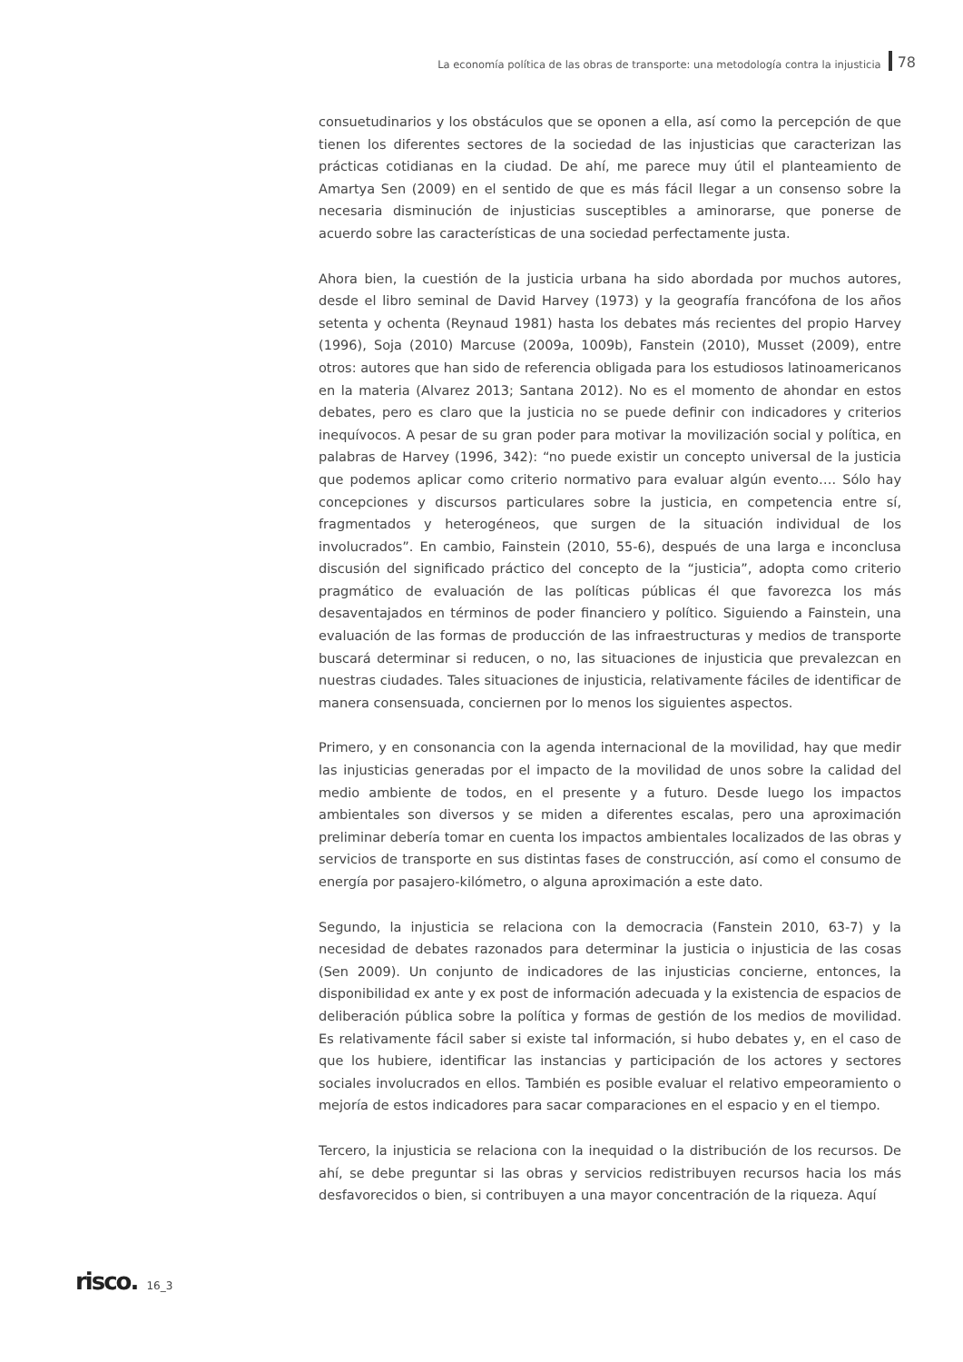La economía política de las obras de transporte: una metodología contra la injusticia 78
consuetudinarios y los obstáculos que se oponen a ella, así como la percepción de que tienen los diferentes sectores de la sociedad de las injusticias que caracterizan las prácticas cotidianas en la ciudad. De ahí, me parece muy útil el planteamiento de Amartya Sen (2009) en el sentido de que es más fácil llegar a un consenso sobre la necesaria disminución de injusticias susceptibles a aminorarse, que ponerse de acuerdo sobre las características de una sociedad perfectamente justa.
Ahora bien, la cuestión de la justicia urbana ha sido abordada por muchos autores, desde el libro seminal de David Harvey (1973) y la geografía francófona de los años setenta y ochenta (Reynaud 1981) hasta los debates más recientes del propio Harvey (1996), Soja (2010) Marcuse (2009a, 1009b), Fanstein (2010), Musset (2009), entre otros: autores que han sido de referencia obligada para los estudiosos latinoamericanos en la materia (Alvarez 2013; Santana 2012). No es el momento de ahondar en estos debates, pero es claro que la justicia no se puede definir con indicadores y criterios inequívocos. A pesar de su gran poder para motivar la movilización social y política, en palabras de Harvey (1996, 342): “no puede existir un concepto universal de la justicia que podemos aplicar como criterio normativo para evaluar algún evento…. Sólo hay concepciones y discursos particulares sobre la justicia, en competencia entre sí, fragmentados y heterogéneos, que surgen de la situación individual de los involucrados”. En cambio, Fainstein (2010, 55-6), después de una larga e inconclusa discusión del significado práctico del concepto de la “justicia”, adopta como criterio pragmático de evaluación de las políticas públicas él que favorezca los más desaventajados en términos de poder financiero y político. Siguiendo a Fainstein, una evaluación de las formas de producción de las infraestructuras y medios de transporte buscará determinar si reducen, o no, las situaciones de injusticia que prevalezcan en nuestras ciudades. Tales situaciones de injusticia, relativamente fáciles de identificar de manera consensuada, conciernen por lo menos los siguientes aspectos.
Primero, y en consonancia con la agenda internacional de la movilidad, hay que medir las injusticias generadas por el impacto de la movilidad de unos sobre la calidad del medio ambiente de todos, en el presente y a futuro. Desde luego los impactos ambientales son diversos y se miden a diferentes escalas, pero una aproximación preliminar debería tomar en cuenta los impactos ambientales localizados de las obras y servicios de transporte en sus distintas fases de construcción, así como el consumo de energía por pasajero-kilómetro, o alguna aproximación a este dato.
Segundo, la injusticia se relaciona con la democracia (Fanstein 2010, 63-7) y la necesidad de debates razonados para determinar la justicia o injusticia de las cosas (Sen 2009). Un conjunto de indicadores de las injusticias concierne, entonces, la disponibilidad ex ante y ex post de información adecuada y la existencia de espacios de deliberación pública sobre la política y formas de gestión de los medios de movilidad. Es relativamente fácil saber si existe tal información, si hubo debates y, en el caso de que los hubiere, identificar las instancias y participación de los actores y sectores sociales involucrados en ellos. También es posible evaluar el relativo empeoramiento o mejoría de estos indicadores para sacar comparaciones en el espacio y en el tiempo.
Tercero, la injusticia se relaciona con la inequidad o la distribución de los recursos. De ahí, se debe preguntar si las obras y servicios redistribuyen recursos hacia los más desfavorecidos o bien, si contribuyen a una mayor concentración de la riqueza. Aquí
risco. 16_3